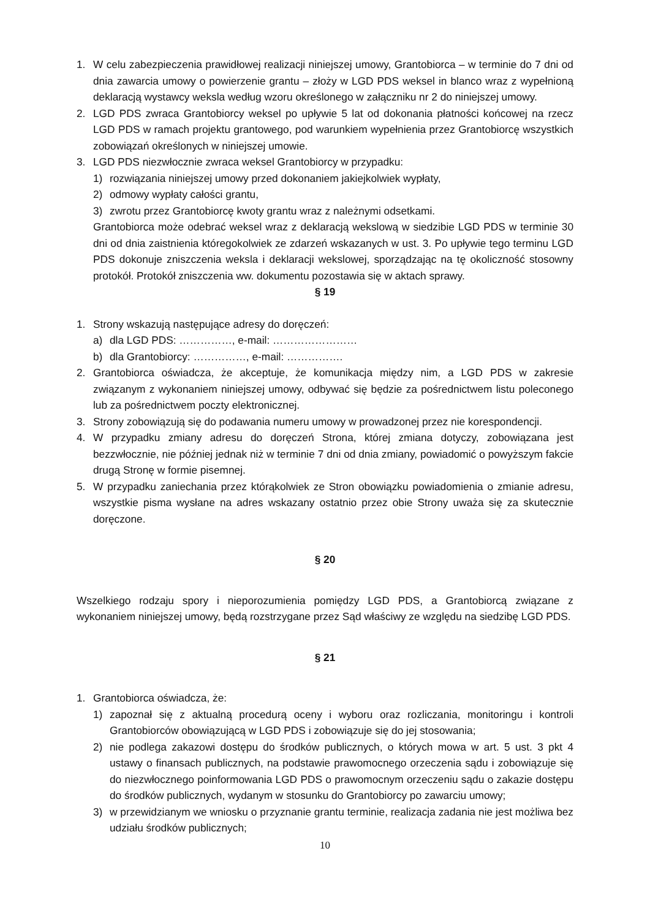1. W celu zabezpieczenia prawidłowej realizacji niniejszej umowy, Grantobiorca – w terminie do 7 dni od dnia zawarcia umowy o powierzenie grantu – złoży w LGD PDS weksel in blanco wraz z wypełnioną deklaracją wystawcy weksla według wzoru określonego w załączniku nr 2 do niniejszej umowy.
2. LGD PDS zwraca Grantobiorcy weksel po upływie 5 lat od dokonania płatności końcowej na rzecz LGD PDS w ramach projektu grantowego, pod warunkiem wypełnienia przez Grantobiorcę wszystkich zobowiązań określonych w niniejszej umowie.
3. LGD PDS niezwłocznie zwraca weksel Grantobiorcy w przypadku:
1) rozwiązania niniejszej umowy przed dokonaniem jakiejkolwiek wypłaty,
2) odmowy wypłaty całości grantu,
3) zwrotu przez Grantobiorcę kwoty grantu wraz z należnymi odsetkami.
Grantobiorca może odebrać weksel wraz z deklaracją wekslową w siedzibie LGD PDS w terminie 30 dni od dnia zaistnienia któregokolwiek ze zdarzeń wskazanych w ust. 3. Po upływie tego terminu LGD PDS dokonuje zniszczenia weksla i deklaracji wekslowej, sporządzając na tę okoliczność stosowny protokół. Protokół zniszczenia ww. dokumentu pozostawia się w aktach sprawy.
§ 19
1. Strony wskazują następujące adresy do doręczeń:
a) dla LGD PDS: ……………, e-mail: ……………………
b) dla Grantobiorcy: ……………, e-mail: …………….
2. Grantobiorca oświadcza, że akceptuje, że komunikacja między nim, a LGD PDS w zakresie związanym z wykonaniem niniejszej umowy, odbywać się będzie za pośrednictwem listu poleconego lub za pośrednictwem poczty elektronicznej.
3. Strony zobowiązują się do podawania numeru umowy w prowadzonej przez nie korespondencji.
4. W przypadku zmiany adresu do doręczeń Strona, której zmiana dotyczy, zobowiązana jest bezzwłocznie, nie później jednak niż w terminie 7 dni od dnia zmiany, powiadomić o powyższym fakcie drugą Stronę w formie pisemnej.
5. W przypadku zaniechania przez którąkolwiek ze Stron obowiązku powiadomienia o zmianie adresu, wszystkie pisma wysłane na adres wskazany ostatnio przez obie Strony uważa się za skutecznie doręczone.
§ 20
Wszelkiego rodzaju spory i nieporozumienia pomiędzy LGD PDS, a Grantobiorcą związane z wykonaniem niniejszej umowy, będą rozstrzygane przez Sąd właściwy ze względu na siedzibę LGD PDS.
§ 21
1. Grantobiorca oświadcza, że:
1) zapoznał się z aktualną procedurą oceny i wyboru oraz rozliczania, monitoringu i kontroli Grantobiorców obowiązującą w LGD PDS i zobowiązuje się do jej stosowania;
2) nie podlega zakazowi dostępu do środków publicznych, o których mowa w art. 5 ust. 3 pkt 4 ustawy o finansach publicznych, na podstawie prawomocnego orzeczenia sądu i zobowiązuje się do niezwłocznego poinformowania LGD PDS o prawomocnym orzeczeniu sądu o zakazie dostępu do środków publicznych, wydanym w stosunku do Grantobiorcy po zawarciu umowy;
3) w przewidzianym we wniosku o przyznanie grantu terminie, realizacja zadania nie jest możliwa bez udziału środków publicznych;
10